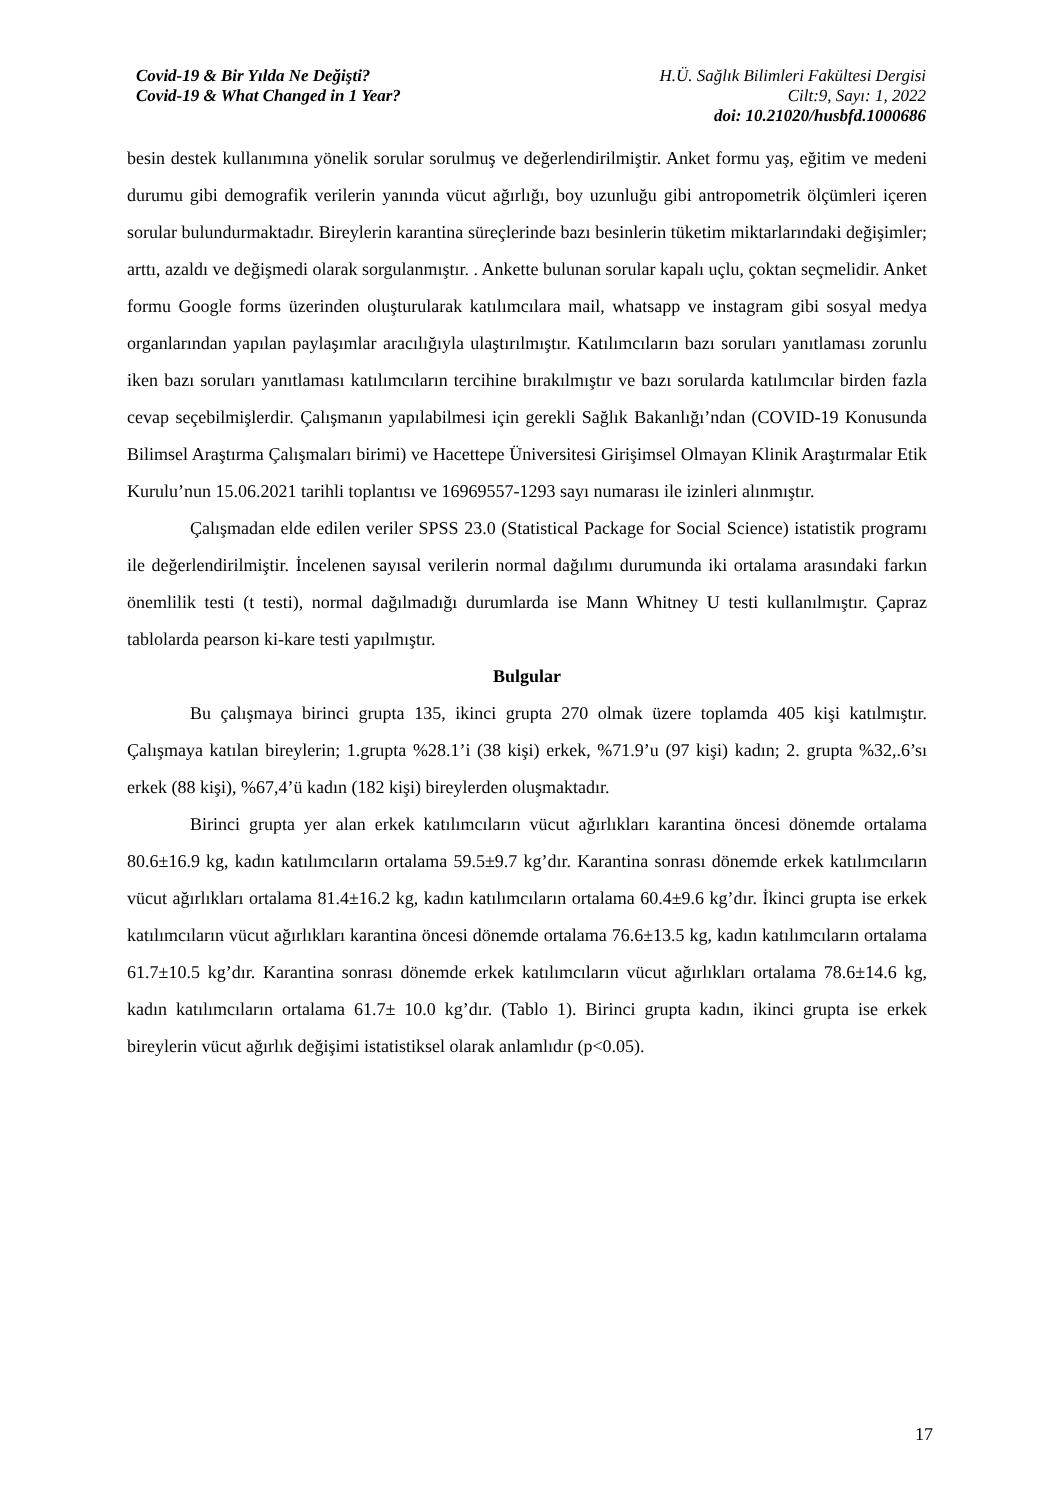Covid-19 & Bir Yılda Ne Değişti?
Covid-19 & What Changed in 1 Year?
H.Ü. Sağlık Bilimleri Fakültesi Dergisi
Cilt:9, Sayı: 1, 2022
doi: 10.21020/husbfd.1000686
besin destek kullanımına yönelik sorular sorulmuş ve değerlendirilmiştir. Anket formu yaş, eğitim ve medeni durumu gibi demografik verilerin yanında vücut ağırlığı, boy uzunluğu gibi antropometrik ölçümleri içeren sorular bulundurmaktadır. Bireylerin karantina süreçlerinde bazı besinlerin tüketim miktarlarındaki değişimler; arttı, azaldı ve değişmedi olarak sorgulanmıştır. . Ankette bulunan sorular kapalı uçlu, çoktan seçmelidir. Anket formu Google forms üzerinden oluşturularak katılımcılara mail, whatsapp ve instagram gibi sosyal medya organlarından yapılan paylaşımlar aracılığıyla ulaştırılmıştır. Katılımcıların bazı soruları yanıtlaması zorunlu iken bazı soruları yanıtlaması katılımcıların tercihine bırakılmıştır ve bazı sorularda katılımcılar birden fazla cevap seçebilmişlerdir. Çalışmanın yapılabilmesi için gerekli Sağlık Bakanlığı’ndan (COVID-19 Konusunda Bilimsel Araştırma Çalışmaları birimi) ve Hacettepe Üniversitesi Girişimsel Olmayan Klinik Araştırmalar Etik Kurulu’nun 15.06.2021 tarihli toplantısı ve 16969557-1293 sayı numarası ile izinleri alınmıştır.
Çalışmadan elde edilen veriler SPSS 23.0 (Statistical Package for Social Science) istatistik programı ile değerlendirilmiştir. İncelenen sayısal verilerin normal dağılımı durumunda iki ortalama arasındaki farkın önemlilik testi (t testi), normal dağılmadığı durumlarda ise Mann Whitney U testi kullanılmıştır. Çapraz tablolarda pearson ki-kare testi yapılmıştır.
Bulgular
Bu çalışmaya birinci grupta 135, ikinci grupta 270 olmak üzere toplamda 405 kişi katılmıştır. Çalışmaya katılan bireylerin; 1.grupta %28.1’i (38 kişi) erkek, %71.9’u (97 kişi) kadın; 2. grupta %32,.6’sı erkek (88 kişi), %67,4’ü kadın (182 kişi) bireylerden oluşmaktadır.
Birinci grupta yer alan erkek katılımcıların vücut ağırlıkları karantina öncesi dönemde ortalama 80.6±16.9 kg, kadın katılımcıların ortalama 59.5±9.7 kg’dır. Karantina sonrası dönemde erkek katılımcıların vücut ağırlıkları ortalama 81.4±16.2 kg, kadın katılımcıların ortalama 60.4±9.6 kg’dır. İkinci grupta ise erkek katılımcıların vücut ağırlıkları karantina öncesi dönemde ortalama 76.6±13.5 kg, kadın katılımcıların ortalama 61.7±10.5 kg’dır. Karantina sonrası dönemde erkek katılımcıların vücut ağırlıkları ortalama 78.6±14.6 kg, kadın katılımcıların ortalama 61.7± 10.0 kg’dır. (Tablo 1). Birinci grupta kadın, ikinci grupta ise erkek bireylerin vücut ağırlık değişimi istatistiksel olarak anlamlıdır (p<0.05).
17